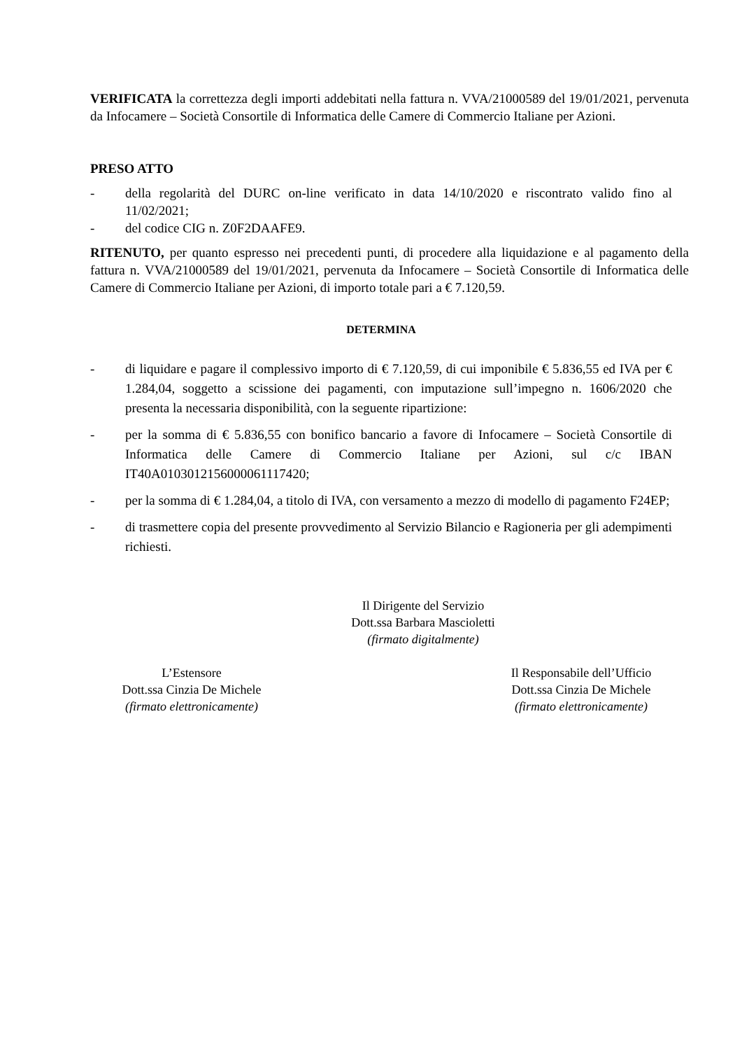VERIFICATA la correttezza degli importi addebitati nella fattura n. VVA/21000589 del 19/01/2021, pervenuta da Infocamere – Società Consortile di Informatica delle Camere di Commercio Italiane per Azioni.
PRESO ATTO
- della regolarità del DURC on-line verificato in data 14/10/2020 e riscontrato valido fino al 11/02/2021;
- del codice CIG n. Z0F2DAAFE9.
RITENUTO, per quanto espresso nei precedenti punti, di procedere alla liquidazione e al pagamento della fattura n. VVA/21000589 del 19/01/2021, pervenuta da Infocamere – Società Consortile di Informatica delle Camere di Commercio Italiane per Azioni, di importo totale pari a € 7.120,59.
DETERMINA
- di liquidare e pagare il complessivo importo di € 7.120,59, di cui imponibile € 5.836,55 ed IVA per € 1.284,04, soggetto a scissione dei pagamenti, con imputazione sull’impegno n. 1606/2020 che presenta la necessaria disponibilità, con la seguente ripartizione:
- per la somma di € 5.836,55 con bonifico bancario a favore di Infocamere – Società Consortile di Informatica delle Camere di Commercio Italiane per Azioni, sul c/c IBAN IT40A0103012156000061117420;
- per la somma di € 1.284,04, a titolo di IVA, con versamento a mezzo di modello di pagamento F24EP;
- di trasmettere copia del presente provvedimento al Servizio Bilancio e Ragioneria per gli adempimenti richiesti.
Il Dirigente del Servizio
Dott.ssa Barbara Mascioletti
(firmato digitalmente)
L’Estensore
Dott.ssa Cinzia De Michele
(firmato elettronicamente)
Il Responsabile dell’Ufficio
Dott.ssa Cinzia De Michele
(firmato elettronicamente)